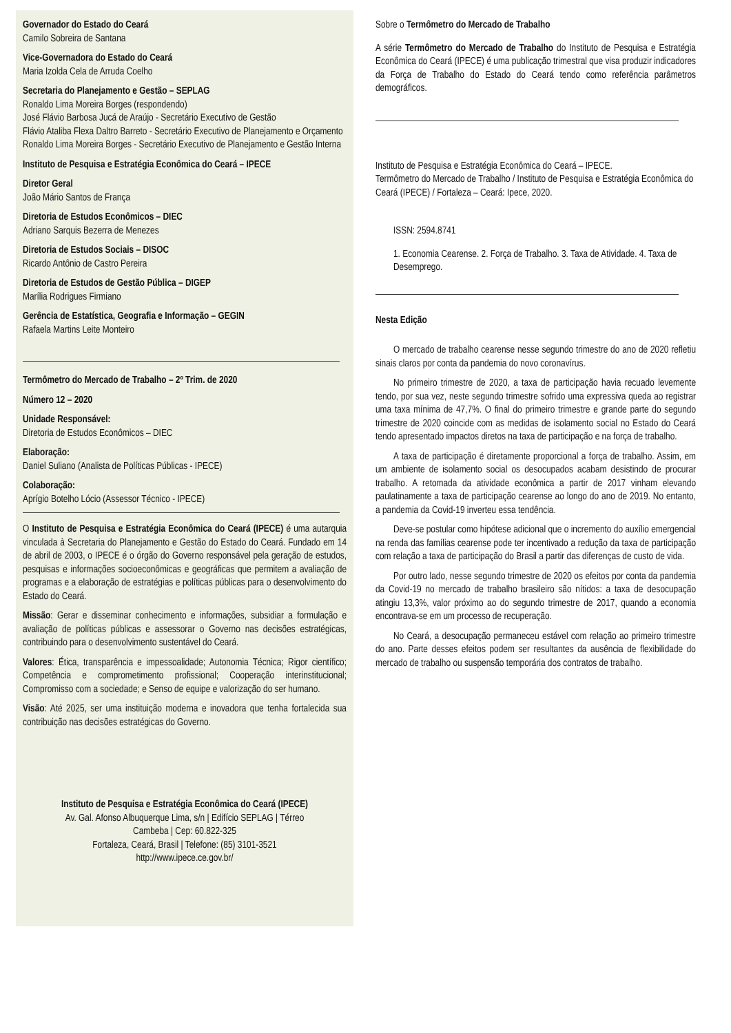Governador do Estado do Ceará
Camilo Sobreira de Santana
Vice-Governadora do Estado do Ceará
Maria Izolda Cela de Arruda Coelho
Secretaria do Planejamento e Gestão – SEPLAG
Ronaldo Lima Moreira Borges (respondendo)
José Flávio Barbosa Jucá de Araújo - Secretário Executivo de Gestão
Flávio Ataliba Flexa Daltro Barreto - Secretário Executivo de Planejamento e Orçamento
Ronaldo Lima Moreira Borges - Secretário Executivo de Planejamento e Gestão Interna
Instituto de Pesquisa e Estratégia Econômica do Ceará – IPECE
Diretor Geral
João Mário Santos de França
Diretoria de Estudos Econômicos – DIEC
Adriano Sarquis Bezerra de Menezes
Diretoria de Estudos Sociais – DISOC
Ricardo Antônio de Castro Pereira
Diretoria de Estudos de Gestão Pública – DIGEP
Marília Rodrigues Firmiano
Gerência de Estatística, Geografia e Informação – GEGIN
Rafaela Martins Leite Monteiro
Termômetro do Mercado de Trabalho – 2º Trim. de 2020
Número 12 – 2020
Unidade Responsável:
Diretoria de Estudos Econômicos – DIEC
Elaboração:
Daniel Suliano (Analista de Políticas Públicas - IPECE)
Colaboração:
Aprígio Botelho Lócio (Assessor Técnico - IPECE)
O Instituto de Pesquisa e Estratégia Econômica do Ceará (IPECE) é uma autarquia vinculada à Secretaria do Planejamento e Gestão do Estado do Ceará. Fundado em 14 de abril de 2003, o IPECE é o órgão do Governo responsável pela geração de estudos, pesquisas e informações socioeconômicas e geográficas que permitem a avaliação de programas e a elaboração de estratégias e políticas públicas para o desenvolvimento do Estado do Ceará.
Missão: Gerar e disseminar conhecimento e informações, subsidiar a formulação e avaliação de políticas públicas e assessorar o Governo nas decisões estratégicas, contribuindo para o desenvolvimento sustentável do Ceará.
Valores: Ética, transparência e impessoalidade; Autonomia Técnica; Rigor científico; Competência e comprometimento profissional; Cooperação interinstitucional; Compromisso com a sociedade; e Senso de equipe e valorização do ser humano.
Visão: Até 2025, ser uma instituição moderna e inovadora que tenha fortalecida sua contribuição nas decisões estratégicas do Governo.
Instituto de Pesquisa e Estratégia Econômica do Ceará (IPECE)
Av. Gal. Afonso Albuquerque Lima, s/n | Edifício SEPLAG | Térreo
Cambeba | Cep: 60.822-325
Fortaleza, Ceará, Brasil | Telefone: (85) 3101-3521
http://www.ipece.ce.gov.br/
Sobre o Termômetro do Mercado de Trabalho
A série Termômetro do Mercado de Trabalho do Instituto de Pesquisa e Estratégia Econômica do Ceará (IPECE) é uma publicação trimestral que visa produzir indicadores da Força de Trabalho do Estado do Ceará tendo como referência parâmetros demográficos.
Instituto de Pesquisa e Estratégia Econômica do Ceará – IPECE.
Termômetro do Mercado de Trabalho / Instituto de Pesquisa e Estratégia Econômica do Ceará (IPECE) / Fortaleza – Ceará: Ipece, 2020.
ISSN: 2594.8741
1. Economia Cearense. 2. Força de Trabalho. 3. Taxa de Atividade. 4. Taxa de Desemprego.
Nesta Edição
O mercado de trabalho cearense nesse segundo trimestre do ano de 2020 refletiu sinais claros por conta da pandemia do novo coronavírus.
No primeiro trimestre de 2020, a taxa de participação havia recuado levemente tendo, por sua vez, neste segundo trimestre sofrido uma expressiva queda ao registrar uma taxa mínima de 47,7%. O final do primeiro trimestre e grande parte do segundo trimestre de 2020 coincide com as medidas de isolamento social no Estado do Ceará tendo apresentado impactos diretos na taxa de participação e na força de trabalho.
A taxa de participação é diretamente proporcional a força de trabalho. Assim, em um ambiente de isolamento social os desocupados acabam desistindo de procurar trabalho. A retomada da atividade econômica a partir de 2017 vinham elevando paulatinamente a taxa de participação cearense ao longo do ano de 2019. No entanto, a pandemia da Covid-19 inverteu essa tendência.
Deve-se postular como hipótese adicional que o incremento do auxílio emergencial na renda das famílias cearense pode ter incentivado a redução da taxa de participação com relação a taxa de participação do Brasil a partir das diferenças de custo de vida.
Por outro lado, nesse segundo trimestre de 2020 os efeitos por conta da pandemia da Covid-19 no mercado de trabalho brasileiro são nítidos: a taxa de desocupação atingiu 13,3%, valor próximo ao do segundo trimestre de 2017, quando a economia encontrava-se em um processo de recuperação.
No Ceará, a desocupação permaneceu estável com relação ao primeiro trimestre do ano. Parte desses efeitos podem ser resultantes da ausência de flexibilidade do mercado de trabalho ou suspensão temporária dos contratos de trabalho.